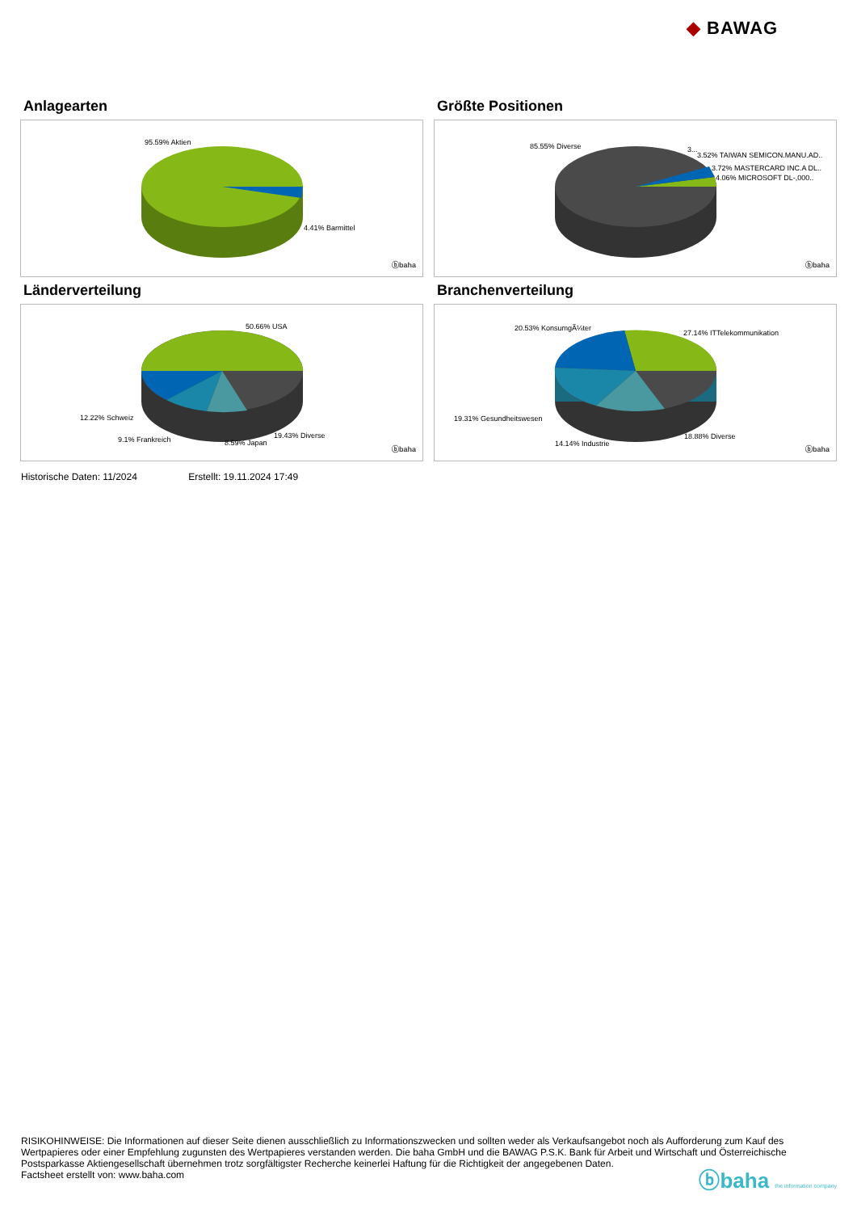◆ BAWAG
Anlagearten
95.59% Aktien
4.41% Barmittel
ⓑbaha
Größte Positionen
85.55% Diverse 3...
3.52% TAIWAN SEMICON.MANU.AD..
3.72% MASTERCARD INC.A DL..
4.06% MICROSOFT DL-,000..
ⓑbaha
Länderverteilung
50.66% USA
12.22% Schweiz
9.1% Frankreich 8.59% Japan
19.43% Diverse
ⓑbaha
Branchenverteilung
20.53% KonsumgÃ¼ter
27.14% ITTelekommunikation
19.31% Gesundheitswesen
14.14% Industrie
18.88% Diverse
ⓑbaha
Historische Daten: 11/2024 Erstellt: 19.11.2024 17:49
RISIKOHINWEISE: Die Informationen auf dieser Seite dienen ausschließlich zu Informationszwecken und sollten weder als Verkaufsangebot noch als Aufforderung zum Kauf des Wertpapieres oder einer Empfehlung zugunsten des Wertpapieres verstanden werden. Die baha GmbH und die BAWAG P.S.K. Bank für Arbeit und Wirtschaft und Österreichische Postsparkasse Aktiengesellschaft übernehmen trotz sorgfältigster Recherche keinerlei Haftung für die Richtigkeit der angegebenen Daten.
Factsheet erstellt von: www.baha.com
ⓑbaha the information company